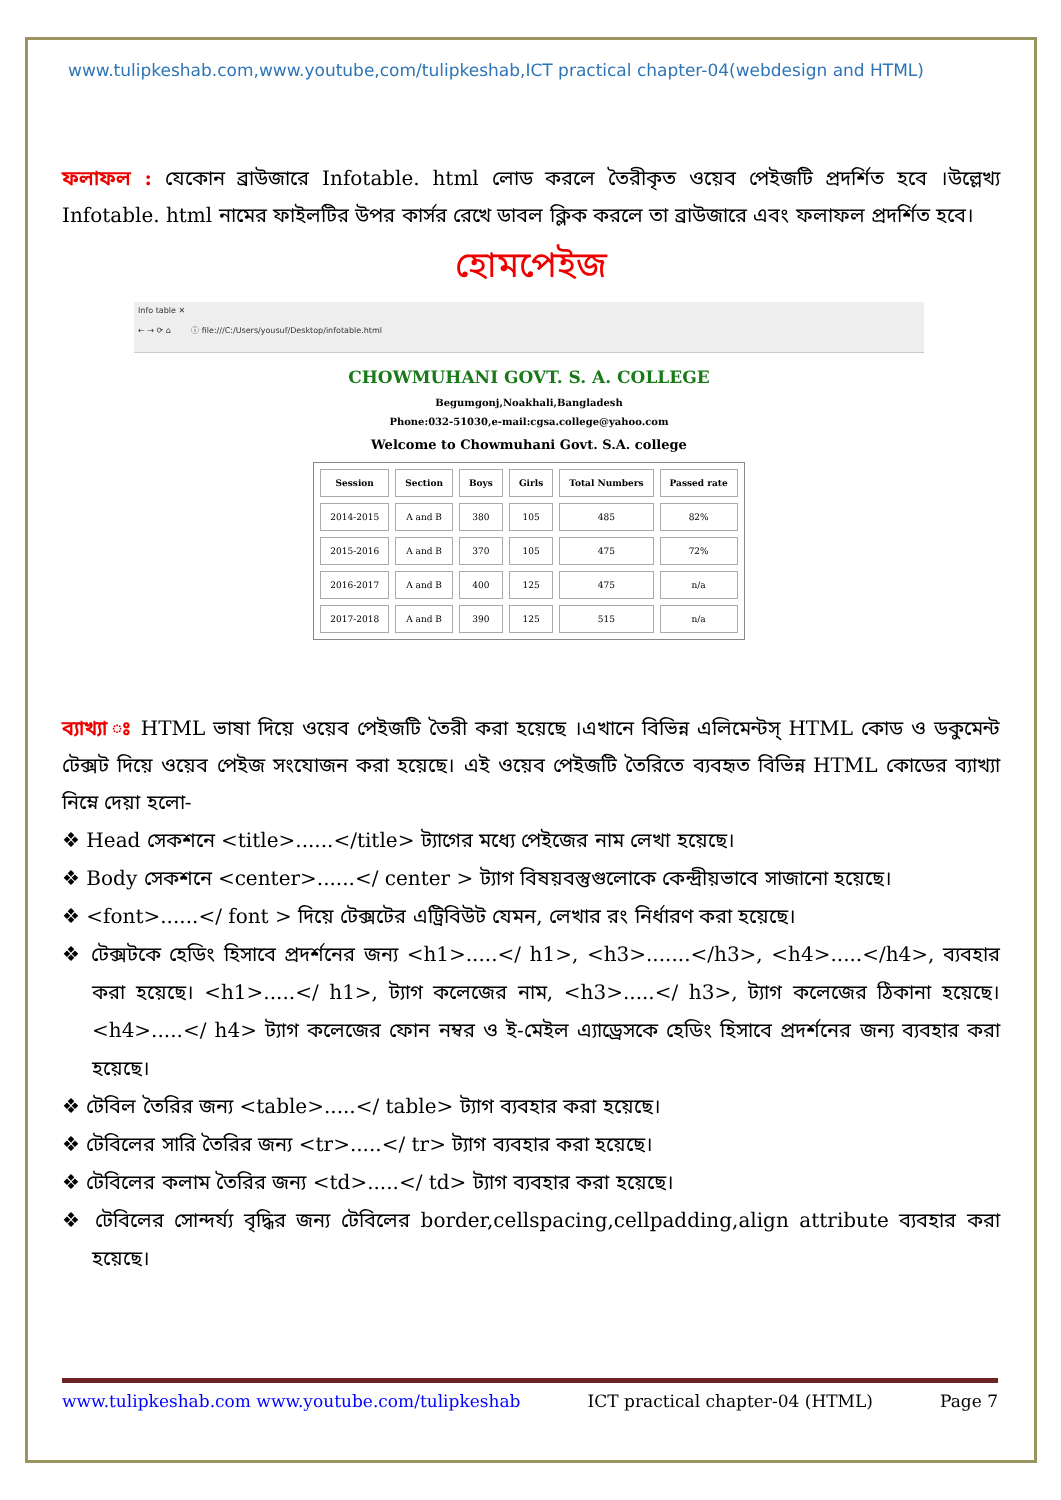www.tulipkeshab.com,www.youtube,com/tulipkeshab,ICT practical chapter-04(webdesign and HTML)
ফলাফল : যেকোন ব্রাউজারে Infotable. html লোড করলে তৈরীকৃত ওয়েব পেইজটি প্রদর্শিত হবে ।উল্লেখ্য Infotable. html নামের ফাইলটির উপর কার্সর রেখে ডাবল ক্লিক করলে তা ব্রাউজারে এবং ফলাফল প্রদর্শিত হবে।
হোমপেইজ
Info table ✕
← → ⟳ ⌂ ⓘ file:///C:/Users/yousuf/Desktop/infotable.html
CHOWMUHANI GOVT. S. A. COLLEGE
Begumgonj,Noakhali,Bangladesh
Phone:032-51030,e-mail:cgsa.college@yahoo.com
Welcome to Chowmuhani Govt. S.A. college
| Session | Section | Boys | Girls | Total Numbers | Passed rate |
| --- | --- | --- | --- | --- | --- |
| 2014-2015 | A and B | 380 | 105 | 485 | 82% |
| 2015-2016 | A and B | 370 | 105 | 475 | 72% |
| 2016-2017 | A and B | 400 | 125 | 475 | n/a |
| 2017-2018 | A and B | 390 | 125 | 515 | n/a |
ব্যাখ্যা ঃ HTML ভাষা দিয়ে ওয়েব পেইজটি তৈরী করা হয়েছে ।এখানে বিভিন্ন এলিমেন্টস্ HTML কোড ও ডকুমেন্ট টেক্সট দিয়ে ওয়েব পেইজ সংযোজন করা হয়েছে। এই ওয়েব পেইজটি তৈরিতে ব্যবহৃত বিভিন্ন HTML কোডের ব্যাখ্যা নিম্নে দেয়া হলো-
❖ Head সেকশনে <title>......</title> ট্যাগের মধ্যে পেইজের নাম লেখা হয়েছে।
❖ Body সেকশনে <center>......</ center > ট্যাগ বিষয়বস্তুগুলোকে কেন্দ্রীয়ভাবে সাজানো হয়েছে।
❖ <font>......</ font > দিয়ে টেক্সটের এট্রিবিউট যেমন, লেখার রং নির্ধারণ করা হয়েছে।
❖ টেক্সটকে হেডিং হিসাবে প্রদর্শনের জন্য <h1>.....</ h1>, <h3>.......</h3>, <h4>.....</h4>, ব্যবহার করা হয়েছে। <h1>.....</ h1>, ট্যাগ কলেজের নাম, <h3>.....</ h3>, ট্যাগ কলেজের ঠিকানা হয়েছে। <h4>.....</ h4> ট্যাগ কলেজের ফোন নম্বর ও ই-মেইল এ্যাড্রেসকে হেডিং হিসাবে প্রদর্শনের জন্য ব্যবহার করা হয়েছে।
❖ টেবিল তৈরির জন্য <table>.....</ table> ট্যাগ ব্যবহার করা হয়েছে।
❖ টেবিলের সারি তৈরির জন্য <tr>.....</ tr> ট্যাগ ব্যবহার করা হয়েছে।
❖ টেবিলের কলাম তৈরির জন্য <td>.....</ td> ট্যাগ ব্যবহার করা হয়েছে।
❖ টেবিলের সোন্দর্য্য বৃদ্ধির জন্য টেবিলের border,cellspacing,cellpadding,align attribute ব্যবহার করা হয়েছে।
www.tulipkeshab.com www.youtube.com/tulipkeshab ICT practical chapter-04 (HTML) Page 7